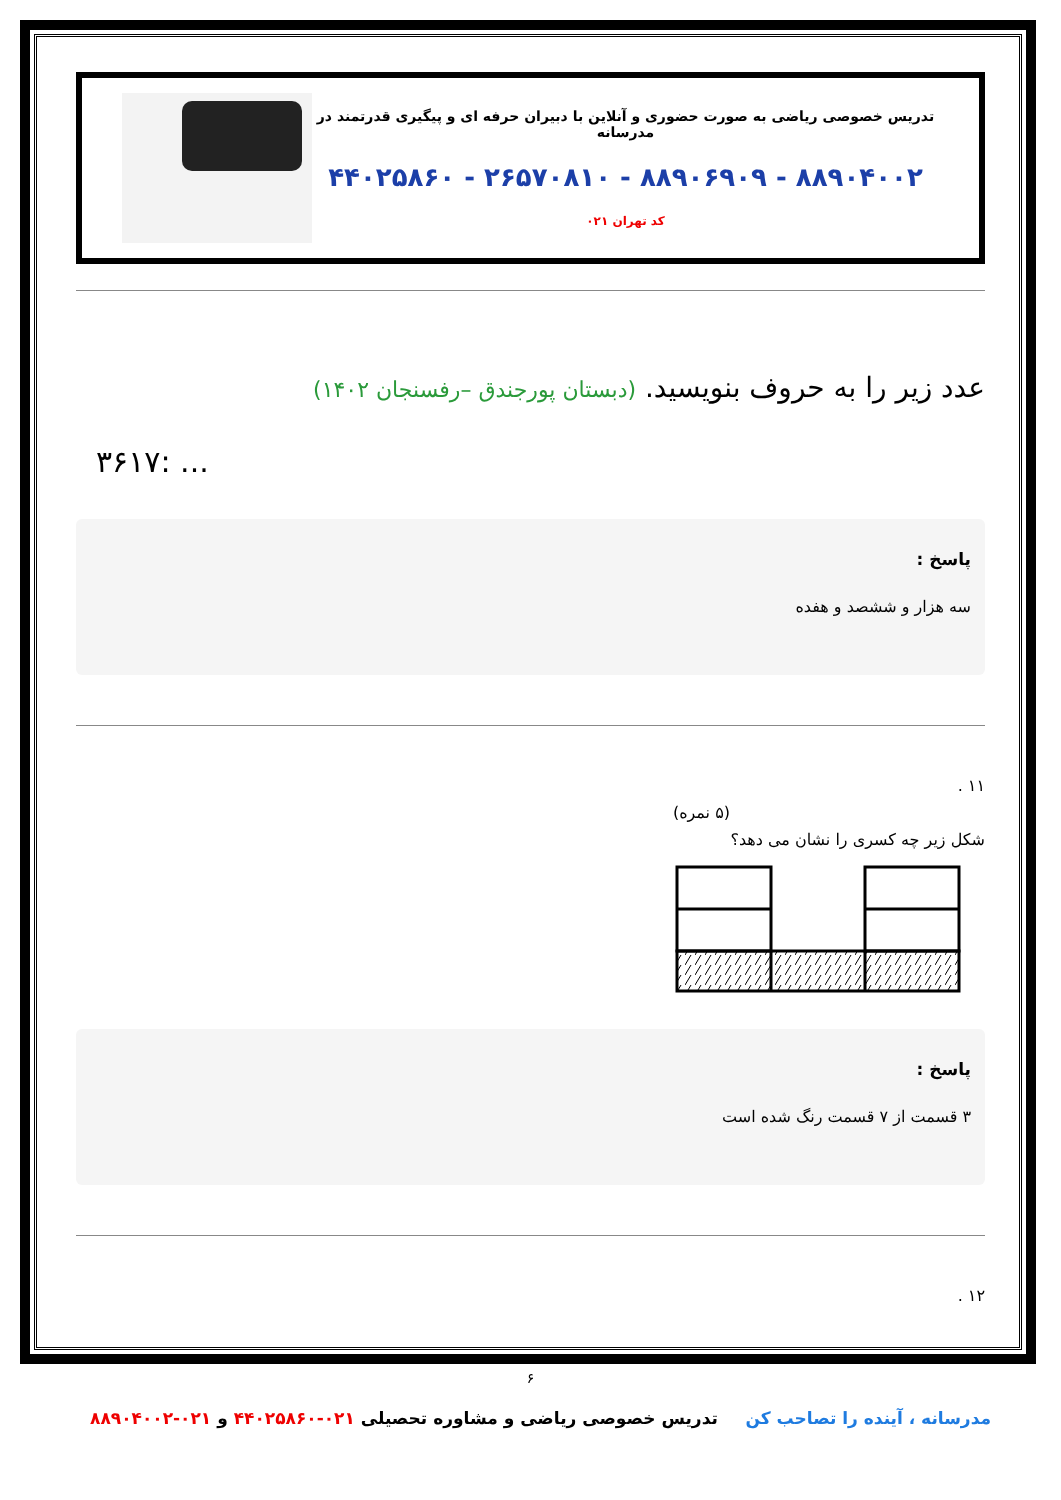تدریس خصوصی ریاضی به صورت حضوری و آنلاین با دبیران حرفه ای و پیگیری قدرتمند در مدرسانه
۸۸۹۰۴۰۰۲ - ۸۸۹۰۶۹۰۹ - ۲۶۵۷۰۸۱۰ - ۴۴۰۲۵۸۶۰
کد تهران ۰۲۱
عدد زیر را به حروف بنویسید. (دبستان پورجندق –رفسنجان ۱۴۰۲)
۳۶۱۷: ...
پاسخ :
سه هزار و ششصد و هفده
۱۱ .
(۵ نمره)
شکل زیر چه کسری را نشان می دهد؟
پاسخ :
۳ قسمت از ۷ قسمت رنگ شده است
۱۲ .
۶
مدرسانه ، آینده را تصاحب کن تدریس خصوصی ریاضی و مشاوره تحصیلی ۰۲۱-۴۴۰۲۵۸۶۰ و ۰۲۱-۸۸۹۰۴۰۰۲